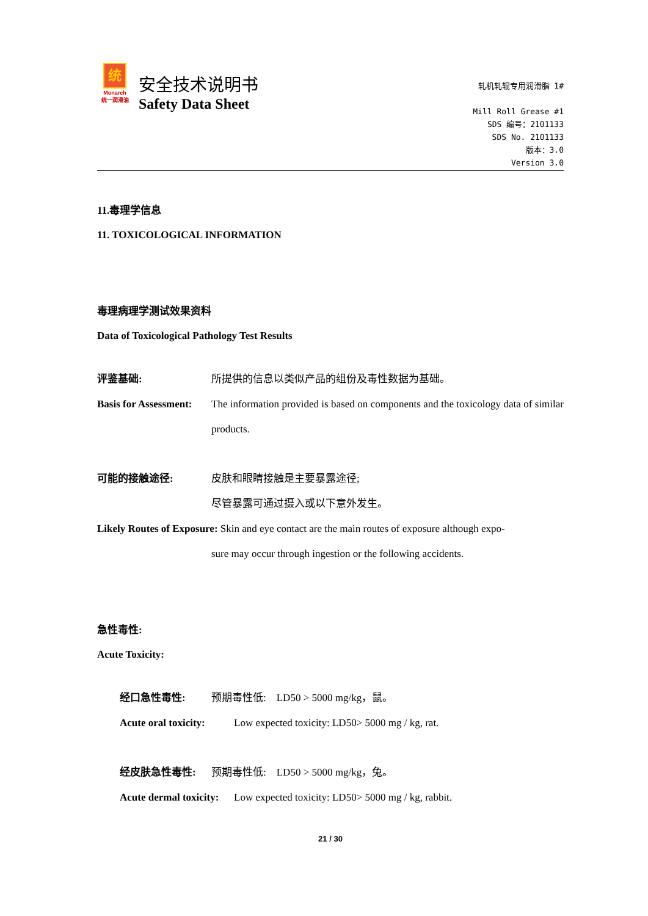统
Monarch
统一润滑油
安全技术说明书
Safety Data Sheet
轧机轧辊专用润滑脂 1#
Mill Roll Grease #1
SDS 编号：2101133
SDS No. 2101133
版本：3.0
Version 3.0
11.毒理学信息
11. TOXICOLOGICAL INFORMATION
毒理病理学测试效果资料
Data of Toxicological Pathology Test Results
评鉴基础: 所提供的信息以类似产品的组份及毒性数据为基础。
Basis for Assessment:
The information provided is based on components and the toxicology data of similar products.
可能的接触途径: 皮肤和眼睛接触是主要暴露途径;
尽管暴露可通过摄入或以下意外发生。
Likely Routes of Exposure: Skin and eye contact are the main routes of exposure although expo-
sure may occur through ingestion or the following accidents.
急性毒性:
Acute Toxicity:
经口急性毒性: 预期毒性低:　LD50 > 5000 mg/kg，鼠。
Acute oral toxicity:
Low expected toxicity: LD50> 5000 mg / kg, rat.
经皮肤急性毒性: 预期毒性低:　LD50 > 5000 mg/kg，兔。
Acute dermal toxicity:
Low expected toxicity: LD50> 5000 mg / kg, rabbit.
21 / 30